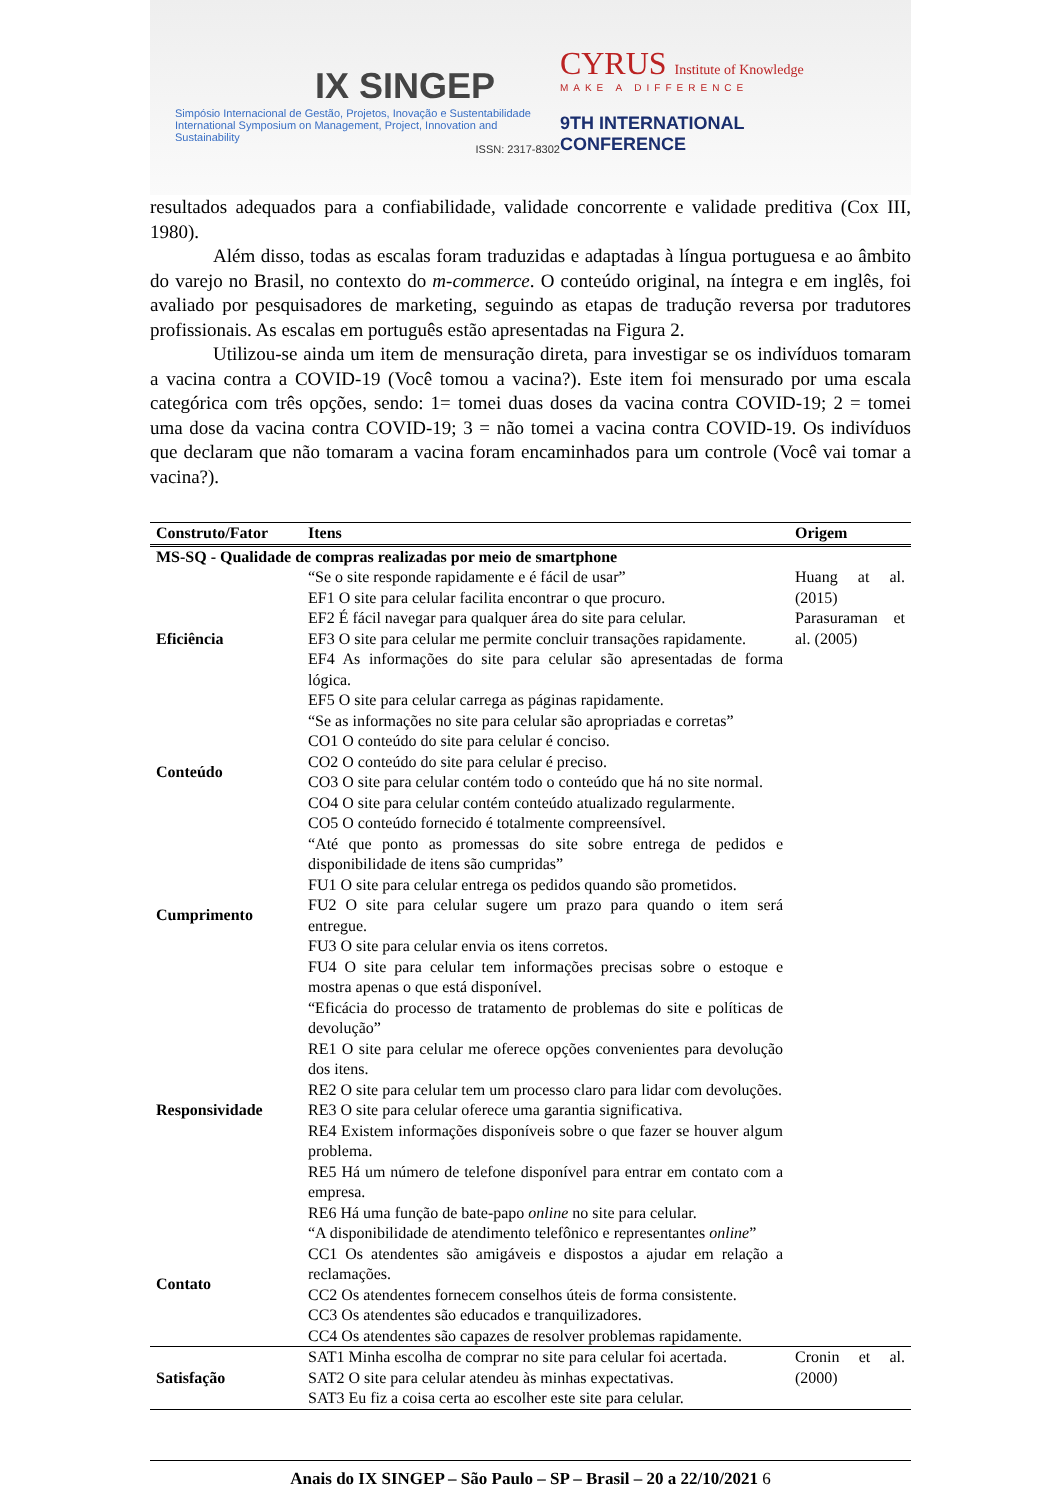IX SINGEP
Simpósio Internacional de Gestão, Projetos, Inovação e Sustentabilidade
International Symposium on Management, Project, Innovation and Sustainability
ISSN: 2317-8302
CYRUS Institute of Knowledge
MAKE A DIFFERENCE
9TH INTERNATIONAL CONFERENCE
resultados adequados para a confiabilidade, validade concorrente e validade preditiva (Cox III, 1980).
Além disso, todas as escalas foram traduzidas e adaptadas à língua portuguesa e ao âmbito do varejo no Brasil, no contexto do m-commerce. O conteúdo original, na íntegra e em inglês, foi avaliado por pesquisadores de marketing, seguindo as etapas de tradução reversa por tradutores profissionais. As escalas em português estão apresentadas na Figura 2.
Utilizou-se ainda um item de mensuração direta, para investigar se os indivíduos tomaram a vacina contra a COVID-19 (Você tomou a vacina?). Este item foi mensurado por uma escala categórica com três opções, sendo: 1= tomei duas doses da vacina contra COVID-19; 2 = tomei uma dose da vacina contra COVID-19; 3 = não tomei a vacina contra COVID-19. Os indivíduos que declaram que não tomaram a vacina foram encaminhados para um controle (Você vai tomar a vacina?).
| Construto/Fator | Itens | Origem |
| --- | --- | --- |
| MS-SQ - Qualidade de compras realizadas por meio de smartphone | | |
| Eficiência | “Se o site responde rapidamente e é fácil de usar” EF1 O site para celular facilita encontrar o que procuro. EF2 É fácil navegar para qualquer área do site para celular. EF3 O site para celular me permite concluir transações rapidamente. EF4 As informações do site para celular são apresentadas de forma lógica. EF5 O site para celular carrega as páginas rapidamente. | Huang at al. (2015) Parasuraman et al. (2005) |
| Conteúdo | “Se as informações no site para celular são apropriadas e corretas” CO1 O conteúdo do site para celular é conciso. CO2 O conteúdo do site para celular é preciso. CO3 O site para celular contém todo o conteúdo que há no site normal. CO4 O site para celular contém conteúdo atualizado regularmente. CO5 O conteúdo fornecido é totalmente compreensível. | |
| Cumprimento | “Até que ponto as promessas do site sobre entrega de pedidos e disponibilidade de itens são cumpridas” FU1 O site para celular entrega os pedidos quando são prometidos. FU2 O site para celular sugere um prazo para quando o item será entregue. FU3 O site para celular envia os itens corretos. FU4 O site para celular tem informações precisas sobre o estoque e mostra apenas o que está disponível. | |
| Responsividade | “Eficácia do processo de tratamento de problemas do site e políticas de devolução” RE1 O site para celular me oferece opções convenientes para devolução dos itens. RE2 O site para celular tem um processo claro para lidar com devoluções. RE3 O site para celular oferece uma garantia significativa. RE4 Existem informações disponíveis sobre o que fazer se houver algum problema. RE5 Há um número de telefone disponível para entrar em contato com a empresa. RE6 Há uma função de bate-papo online no site para celular. | |
| Contato | “A disponibilidade de atendimento telefônico e representantes online ” CC1 Os atendentes são amigáveis e dispostos a ajudar em relação a reclamações. CC2 Os atendentes fornecem conselhos úteis de forma consistente. CC3 Os atendentes são educados e tranquilizadores. CC4 Os atendentes são capazes de resolver problemas rapidamente. | |
| Satisfação | SAT1 Minha escolha de comprar no site para celular foi acertada. SAT2 O site para celular atendeu às minhas expectativas. SAT3 Eu fiz a coisa certa ao escolher este site para celular. | Cronin et al. (2000) |
Anais do IX SINGEP – São Paulo – SP – Brasil – 20 a 22/10/2021 6